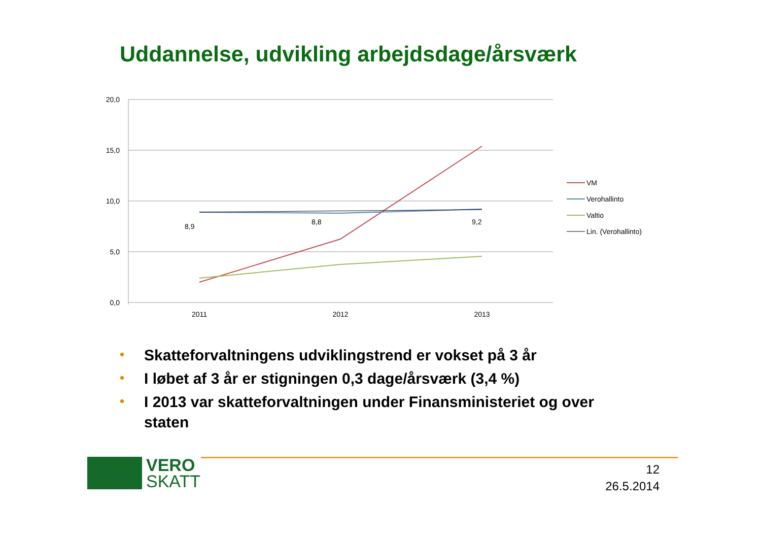Uddannelse, udvikling arbejdsdage/årsværk
20,0
15,0
10,0
5,0
0,0
2011
2012
2013
8,9
8,8
9,2
VM
Verohallinto
Valtio
Lin. (Verohallinto)
• Skatteforvaltningens udviklingstrend er vokset på 3 år
• I løbet af 3 år er stigningen 0,3 dage/årsværk (3,4 %)
• I 2013 var skatteforvaltningen under Finansministeriet og over staten
VERO
SKATT
12
26.5.2014